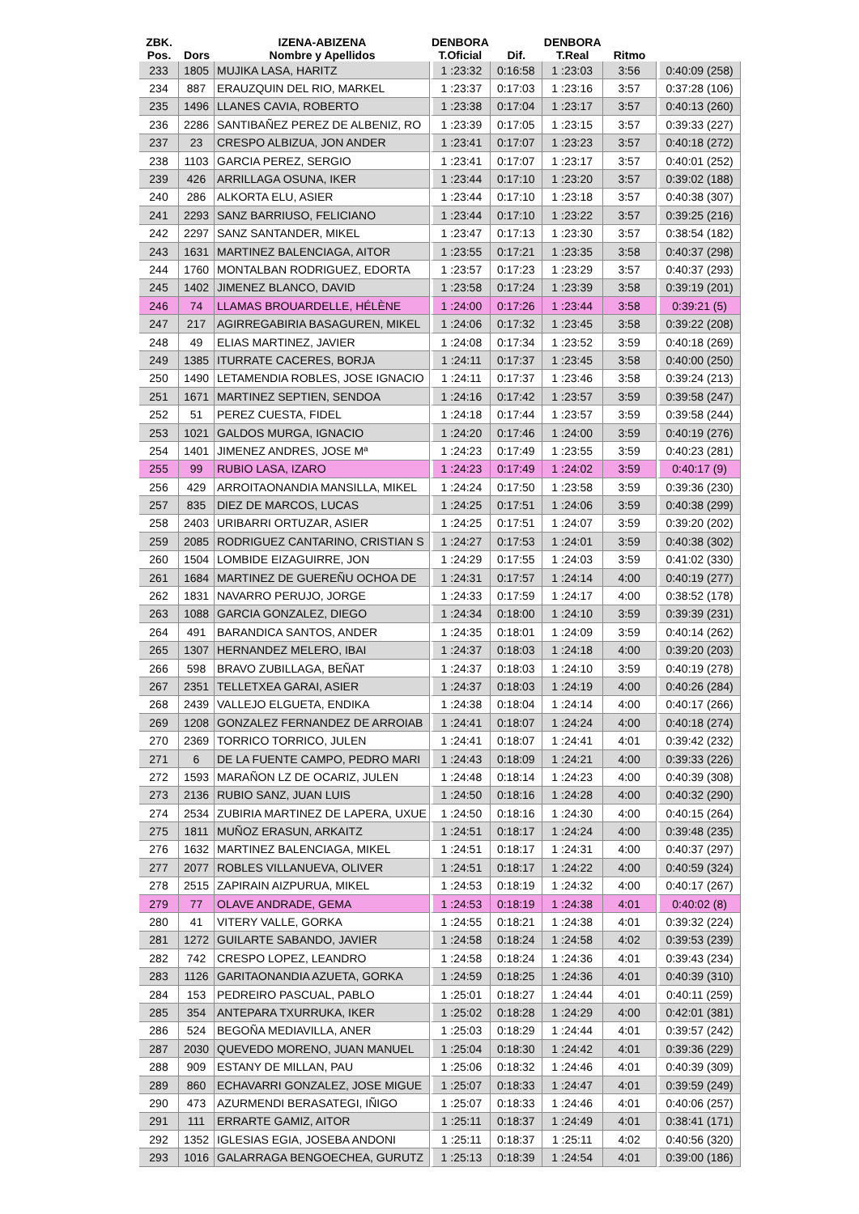| ZBK. Pos. | Dors | IZENA-ABIZENA Nombre y Apellidos | DENBORA T.Oficial | Dif. | DENBORA T.Real | Ritmo | |
| --- | --- | --- | --- | --- | --- | --- | --- |
| 233 | 1805 | MUJIKA LASA, HARITZ | 1 :23:32 | 0:16:58 | 1 :23:03 | 3:56 | 0:40:09 (258) |
| 234 | 887 | ERAUZQUIN DEL RIO, MARKEL | 1 :23:37 | 0:17:03 | 1 :23:16 | 3:57 | 0:37:28 (106) |
| 235 | 1496 | LLANES CAVIA, ROBERTO | 1 :23:38 | 0:17:04 | 1 :23:17 | 3:57 | 0:40:13 (260) |
| 236 | 2286 | SANTIBAÑEZ PEREZ DE ALBENIZ, RO | 1 :23:39 | 0:17:05 | 1 :23:15 | 3:57 | 0:39:33 (227) |
| 237 | 23 | CRESPO ALBIZUA, JON ANDER | 1 :23:41 | 0:17:07 | 1 :23:23 | 3:57 | 0:40:18 (272) |
| 238 | 1103 | GARCIA PEREZ, SERGIO | 1 :23:41 | 0:17:07 | 1 :23:17 | 3:57 | 0:40:01 (252) |
| 239 | 426 | ARRILLAGA OSUNA, IKER | 1 :23:44 | 0:17:10 | 1 :23:20 | 3:57 | 0:39:02 (188) |
| 240 | 286 | ALKORTA ELU, ASIER | 1 :23:44 | 0:17:10 | 1 :23:18 | 3:57 | 0:40:38 (307) |
| 241 | 2293 | SANZ BARRIUSO, FELICIANO | 1 :23:44 | 0:17:10 | 1 :23:22 | 3:57 | 0:39:25 (216) |
| 242 | 2297 | SANZ SANTANDER, MIKEL | 1 :23:47 | 0:17:13 | 1 :23:30 | 3:57 | 0:38:54 (182) |
| 243 | 1631 | MARTINEZ BALENCIAGA, AITOR | 1 :23:55 | 0:17:21 | 1 :23:35 | 3:58 | 0:40:37 (298) |
| 244 | 1760 | MONTALBAN RODRIGUEZ, EDORTA | 1 :23:57 | 0:17:23 | 1 :23:29 | 3:57 | 0:40:37 (293) |
| 245 | 1402 | JIMENEZ BLANCO, DAVID | 1 :23:58 | 0:17:24 | 1 :23:39 | 3:58 | 0:39:19 (201) |
| 246 | 74 | LLAMAS BROUARDELLE, HÉLÈNE | 1 :24:00 | 0:17:26 | 1 :23:44 | 3:58 | 0:39:21 (5) |
| 247 | 217 | AGIRREGABIRIA BASAGUREN, MIKEL | 1 :24:06 | 0:17:32 | 1 :23:45 | 3:58 | 0:39:22 (208) |
| 248 | 49 | ELIAS MARTINEZ, JAVIER | 1 :24:08 | 0:17:34 | 1 :23:52 | 3:59 | 0:40:18 (269) |
| 249 | 1385 | ITURRATE CACERES, BORJA | 1 :24:11 | 0:17:37 | 1 :23:45 | 3:58 | 0:40:00 (250) |
| 250 | 1490 | LETAMENDIA ROBLES, JOSE IGNACIO | 1 :24:11 | 0:17:37 | 1 :23:46 | 3:58 | 0:39:24 (213) |
| 251 | 1671 | MARTINEZ SEPTIEN, SENDOA | 1 :24:16 | 0:17:42 | 1 :23:57 | 3:59 | 0:39:58 (247) |
| 252 | 51 | PEREZ CUESTA, FIDEL | 1 :24:18 | 0:17:44 | 1 :23:57 | 3:59 | 0:39:58 (244) |
| 253 | 1021 | GALDOS MURGA, IGNACIO | 1 :24:20 | 0:17:46 | 1 :24:00 | 3:59 | 0:40:19 (276) |
| 254 | 1401 | JIMENEZ ANDRES, JOSE Mª | 1 :24:23 | 0:17:49 | 1 :23:55 | 3:59 | 0:40:23 (281) |
| 255 | 99 | RUBIO LASA, IZARO | 1 :24:23 | 0:17:49 | 1 :24:02 | 3:59 | 0:40:17 (9) |
| 256 | 429 | ARROITAONANDIA MANSILLA, MIKEL | 1 :24:24 | 0:17:50 | 1 :23:58 | 3:59 | 0:39:36 (230) |
| 257 | 835 | DIEZ DE MARCOS, LUCAS | 1 :24:25 | 0:17:51 | 1 :24:06 | 3:59 | 0:40:38 (299) |
| 258 | 2403 | URIBARRI ORTUZAR, ASIER | 1 :24:25 | 0:17:51 | 1 :24:07 | 3:59 | 0:39:20 (202) |
| 259 | 2085 | RODRIGUEZ CANTARINO, CRISTIAN S | 1 :24:27 | 0:17:53 | 1 :24:01 | 3:59 | 0:40:38 (302) |
| 260 | 1504 | LOMBIDE EIZAGUIRRE, JON | 1 :24:29 | 0:17:55 | 1 :24:03 | 3:59 | 0:41:02 (330) |
| 261 | 1684 | MARTINEZ DE GUEREÑU OCHOA DE | 1 :24:31 | 0:17:57 | 1 :24:14 | 4:00 | 0:40:19 (277) |
| 262 | 1831 | NAVARRO PERUJO, JORGE | 1 :24:33 | 0:17:59 | 1 :24:17 | 4:00 | 0:38:52 (178) |
| 263 | 1088 | GARCIA GONZALEZ, DIEGO | 1 :24:34 | 0:18:00 | 1 :24:10 | 3:59 | 0:39:39 (231) |
| 264 | 491 | BARANDICA SANTOS, ANDER | 1 :24:35 | 0:18:01 | 1 :24:09 | 3:59 | 0:40:14 (262) |
| 265 | 1307 | HERNANDEZ MELERO, IBAI | 1 :24:37 | 0:18:03 | 1 :24:18 | 4:00 | 0:39:20 (203) |
| 266 | 598 | BRAVO ZUBILLAGA, BEÑAT | 1 :24:37 | 0:18:03 | 1 :24:10 | 3:59 | 0:40:19 (278) |
| 267 | 2351 | TELLETXEA GARAI, ASIER | 1 :24:37 | 0:18:03 | 1 :24:19 | 4:00 | 0:40:26 (284) |
| 268 | 2439 | VALLEJO ELGUETA, ENDIKA | 1 :24:38 | 0:18:04 | 1 :24:14 | 4:00 | 0:40:17 (266) |
| 269 | 1208 | GONZALEZ FERNANDEZ DE ARROIAB | 1 :24:41 | 0:18:07 | 1 :24:24 | 4:00 | 0:40:18 (274) |
| 270 | 2369 | TORRICO TORRICO, JULEN | 1 :24:41 | 0:18:07 | 1 :24:41 | 4:01 | 0:39:42 (232) |
| 271 | 6 | DE LA FUENTE CAMPO, PEDRO MARI | 1 :24:43 | 0:18:09 | 1 :24:21 | 4:00 | 0:39:33 (226) |
| 272 | 1593 | MARAÑON LZ DE OCARIZ, JULEN | 1 :24:48 | 0:18:14 | 1 :24:23 | 4:00 | 0:40:39 (308) |
| 273 | 2136 | RUBIO SANZ, JUAN LUIS | 1 :24:50 | 0:18:16 | 1 :24:28 | 4:00 | 0:40:32 (290) |
| 274 | 2534 | ZUBIRIA MARTINEZ DE LAPERA, UXUE | 1 :24:50 | 0:18:16 | 1 :24:30 | 4:00 | 0:40:15 (264) |
| 275 | 1811 | MUÑOZ ERASUN, ARKAITZ | 1 :24:51 | 0:18:17 | 1 :24:24 | 4:00 | 0:39:48 (235) |
| 276 | 1632 | MARTINEZ BALENCIAGA, MIKEL | 1 :24:51 | 0:18:17 | 1 :24:31 | 4:00 | 0:40:37 (297) |
| 277 | 2077 | ROBLES VILLANUEVA, OLIVER | 1 :24:51 | 0:18:17 | 1 :24:22 | 4:00 | 0:40:59 (324) |
| 278 | 2515 | ZAPIRAIN AIZPURUA, MIKEL | 1 :24:53 | 0:18:19 | 1 :24:32 | 4:00 | 0:40:17 (267) |
| 279 | 77 | OLAVE ANDRADE, GEMA | 1 :24:53 | 0:18:19 | 1 :24:38 | 4:01 | 0:40:02 (8) |
| 280 | 41 | VITERY VALLE, GORKA | 1 :24:55 | 0:18:21 | 1 :24:38 | 4:01 | 0:39:32 (224) |
| 281 | 1272 | GUILARTE SABANDO, JAVIER | 1 :24:58 | 0:18:24 | 1 :24:58 | 4:02 | 0:39:53 (239) |
| 282 | 742 | CRESPO LOPEZ, LEANDRO | 1 :24:58 | 0:18:24 | 1 :24:36 | 4:01 | 0:39:43 (234) |
| 283 | 1126 | GARITAONANDIA AZUETA, GORKA | 1 :24:59 | 0:18:25 | 1 :24:36 | 4:01 | 0:40:39 (310) |
| 284 | 153 | PEDREIRO PASCUAL, PABLO | 1 :25:01 | 0:18:27 | 1 :24:44 | 4:01 | 0:40:11 (259) |
| 285 | 354 | ANTEPARA TXURRUKA, IKER | 1 :25:02 | 0:18:28 | 1 :24:29 | 4:00 | 0:42:01 (381) |
| 286 | 524 | BEGOÑA MEDIAVILLA, ANER | 1 :25:03 | 0:18:29 | 1 :24:44 | 4:01 | 0:39:57 (242) |
| 287 | 2030 | QUEVEDO MORENO, JUAN MANUEL | 1 :25:04 | 0:18:30 | 1 :24:42 | 4:01 | 0:39:36 (229) |
| 288 | 909 | ESTANY DE MILLAN, PAU | 1 :25:06 | 0:18:32 | 1 :24:46 | 4:01 | 0:40:39 (309) |
| 289 | 860 | ECHAVARRI GONZALEZ, JOSE MIGUE | 1 :25:07 | 0:18:33 | 1 :24:47 | 4:01 | 0:39:59 (249) |
| 290 | 473 | AZURMENDI BERASATEGI, IÑIGO | 1 :25:07 | 0:18:33 | 1 :24:46 | 4:01 | 0:40:06 (257) |
| 291 | 111 | ERRARTE GAMIZ, AITOR | 1 :25:11 | 0:18:37 | 1 :24:49 | 4:01 | 0:38:41 (171) |
| 292 | 1352 | IGLESIAS EGIA, JOSEBA ANDONI | 1 :25:11 | 0:18:37 | 1 :25:11 | 4:02 | 0:40:56 (320) |
| 293 | 1016 | GALARRAGA BENGOECHEA, GURUTZ | 1 :25:13 | 0:18:39 | 1 :24:54 | 4:01 | 0:39:00 (186) |